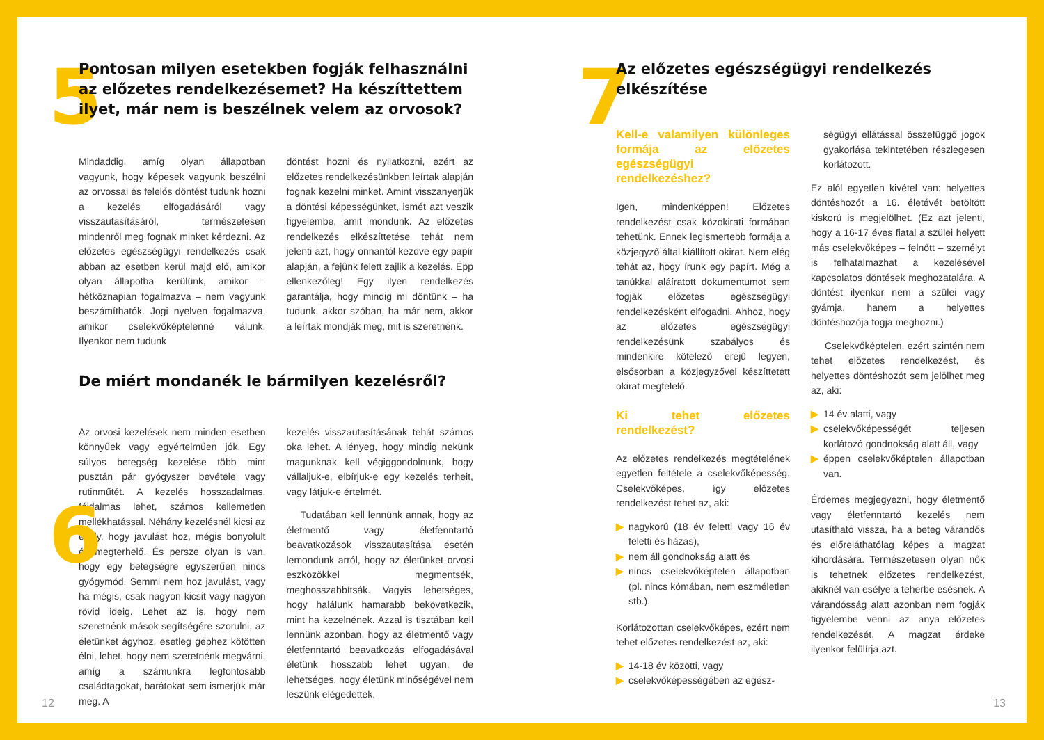5
Pontosan milyen esetekben fogják felhasználni az előzetes rendelkezésemet? Ha készíttettem ilyet, már nem is beszélnek velem az orvosok?
Mindaddig, amíg olyan állapotban vagyunk, hogy képesek vagyunk beszélni az orvossal és felelős döntést tudunk hozni a kezelés elfogadásáról vagy visszautasításáról, természetesen mindenről meg fognak minket kérdezni. Az előzetes egészségügyi rendelkezés csak abban az esetben kerül majd elő, amikor olyan állapotba kerülünk, amikor – hétköznapian fogalmazva – nem vagyunk beszámíthatók. Jogi nyelven fogalmazva, amikor cselekvőképtelenné válunk. Ilyenkor nem tudunk
döntést hozni és nyilatkozni, ezért az előzetes rendelkezésünkben leírtak alapján fognak kezelni minket. Amint visszanyerjük a döntési képességünket, ismét azt veszik figyelembe, amit mondunk. Az előzetes rendelkezés elkészíttetése tehát nem jelenti azt, hogy onnantól kezdve egy papír alapján, a fejünk felett zajlik a kezelés. Épp ellenkezőleg! Egy ilyen rendelkezés garantálja, hogy mindig mi döntünk – ha tudunk, akkor szóban, ha már nem, akkor a leírtak mondják meg, mit is szeretnénk.
6
De miért mondanék le bármilyen kezelésről?
Az orvosi kezelések nem minden esetben könnyűek vagy egyértelműen jók. Egy súlyos betegség kezelése több mint pusztán pár gyógyszer bevétele vagy rutinműtét. A kezelés hosszadalmas, fájdalmas lehet, számos kellemetlen mellékhatással. Néhány kezelésnél kicsi az esély, hogy javulást hoz, mégis bonyolult és megterhelő. És persze olyan is van, hogy egy betegségre egyszerűen nincs gyógymód. Semmi nem hoz javulást, vagy ha mégis, csak nagyon kicsit vagy nagyon rövid ideig. Lehet az is, hogy nem szeretnénk mások segítségére szorulni, az életünket ágyhoz, esetleg géphez kötötten élni, lehet, hogy nem szeretnénk megvárni, amíg a számunkra legfontosabb családtagokat, barátokat sem ismerjük már meg. A
kezelés visszautasításának tehát számos oka lehet. A lényeg, hogy mindig nekünk magunknak kell végiggondolnunk, hogy vállaljuk-e, elbírjuk-e egy kezelés terheit, vagy látjuk-e értelmét.
Tudatában kell lennünk annak, hogy az életmentő vagy életfenntartó beavatkozások visszautasítása esetén lemondunk arról, hogy az életünket orvosi eszközökkel megmentsék, meghosszabbítsák. Vagyis lehetséges, hogy halálunk hamarabb bekövetkezik, mint ha kezelnének. Azzal is tisztában kell lennünk azonban, hogy az életmentő vagy életfenntartó beavatkozás elfogadásával életünk hosszabb lehet ugyan, de lehetséges, hogy életünk minőségével nem leszünk elégedettek.
12
7
Az előzetes egészségügyi rendelkezés elkészítése
Kell-e valamilyen különleges formája az előzetes egészségügyi rendelkezéshez?
Igen, mindenképpen! Előzetes rendelkezést csak közokirati formában tehetünk. Ennek legismertebb formája a közjegyző által kiállított okirat. Nem elég tehát az, hogy írunk egy papírt. Még a tanúkkal aláíratott dokumentumot sem fogják előzetes egészségügyi rendelkezésként elfogadni. Ahhoz, hogy az előzetes egészségügyi rendelkezésünk szabályos és mindenkire kötelező erejű legyen, elsősorban a közjegyzővel készíttetett okirat megfelelő.
Ki tehet előzetes rendelkezést?
Az előzetes rendelkezés megtételének egyetlen feltétele a cselekvőképesség. Cselekvőképes, így előzetes rendelkezést tehet az, aki:
▶ nagykorú (18 év feletti vagy 16 év feletti és házas),
▶ nem áll gondnokság alatt és
▶ nincs cselekvőképtelen állapotban (pl. nincs kómában, nem eszméletlen stb.).
Korlátozottan cselekvőképes, ezért nem tehet előzetes rendelkezést az, aki:
▶ 14-18 év közötti, vagy
▶ cselekvőképességében az egész-
ségügyi ellátással összefüggő jogok gyakorlása tekintetében részlegesen korlátozott.
Ez alól egyetlen kivétel van: helyettes döntéshozót a 16. életévét betöltött kiskorú is megjelölhet. (Ez azt jelenti, hogy a 16-17 éves fiatal a szülei helyett más cselekvőképes – felnőtt – személyt is felhatalmazhat a kezelésével kapcsolatos döntések meghozatalára. A döntést ilyenkor nem a szülei vagy gyámja, hanem a helyettes döntéshozója fogja meghozni.)
Cselekvőképtelen, ezért szintén nem tehet előzetes rendelkezést, és helyettes döntéshozót sem jelölhet meg az, aki:
▶ 14 év alatti, vagy
▶ cselekvőképességét teljesen korlátozó gondnokság alatt áll, vagy
▶ éppen cselekvőképtelen állapotban van.
Érdemes megjegyezni, hogy életmentő vagy életfenntartó kezelés nem utasítható vissza, ha a beteg várandós és előreláthatólag képes a magzat kihordására. Természetesen olyan nők is tehetnek előzetes rendelkezést, akiknél van esélye a teherbe esésnek. A várandósság alatt azonban nem fogják figyelembe venni az anya előzetes rendelkezését. A magzat érdeke ilyenkor felülírja azt.
13